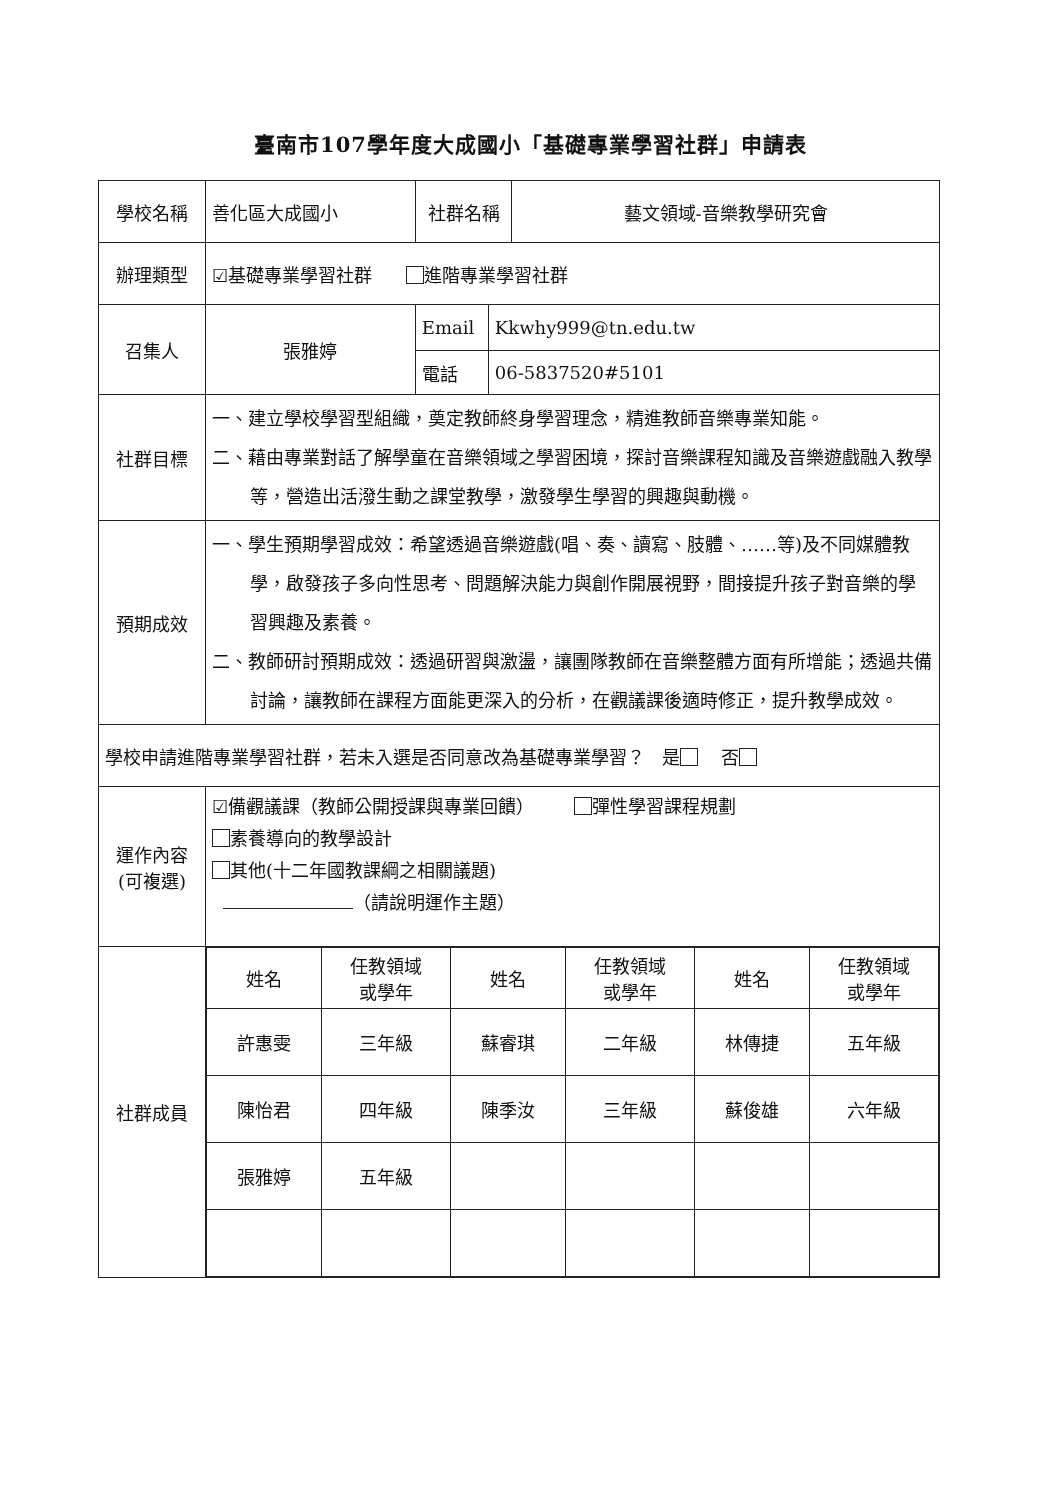臺南市107學年度大成國小「基礎專業學習社群」申請表
| 學校名稱 | 善化區大成國小 | 社群名稱 | | 藝文領域-音樂教學研究會 |
| 辦理類型 | ☑基礎專業學習社群 進階專業學習社群 | | | |
| 召集人 | 張雅婷 | Email | Kkwhy999@tn.edu.tw | |
| | | 電話 | 06-5837520#5101 | |
| 社群目標 | 一、建立學校學習型組織，奠定教師終身學習理念，精進教師音樂專業知能。 二、藉由專業對話了解學童在音樂領域之學習困境，探討音樂課程知識及音樂遊戲融入教學等，營造出活潑生動之課堂教學，激發學生學習的興趣與動機。 | | | |
| 預期成效 | 一、學生預期學習成效：希望透過音樂遊戲(唱、奏、讀寫、肢體、……等)及不同媒體教學，啟發孩子多向性思考、問題解決能力與創作開展視野，間接提升孩子對音樂的學習興趣及素養。 二、教師研討預期成效：透過研習與激盪，讓團隊教師在音樂整體方面有所增能；透過共備討論，讓教師在課程方面能更深入的分析，在觀議課後適時修正，提升教學成效。 | | | |
| 學校申請進階專業學習社群，若未入選是否同意改為基礎專業學習？ 是 否 | | | | |
| 運作內容 (可複選) | ☑備觀議課（教師公開授課與專業回饋） 彈性學習課程規劃 素養導向的教學設計 其他(十二年國教課綱之相關議題) （請說明運作主題） | | | |
| 社群成員 | / 姓名 / 任教領域 或學年 / 姓名 / 任教領域 或學年 / 姓名 / 任教領域 或學年 / / --- / --- / --- / --- / --- / --- / / 許惠雯 / 三年級 / 蘇睿琪 / 二年級 / 林傳捷 / 五年級 / / 陳怡君 / 四年級 / 陳季汝 / 三年級 / 蘇俊雄 / 六年級 / / 張雅婷 / 五年級 / / / / / | | | |